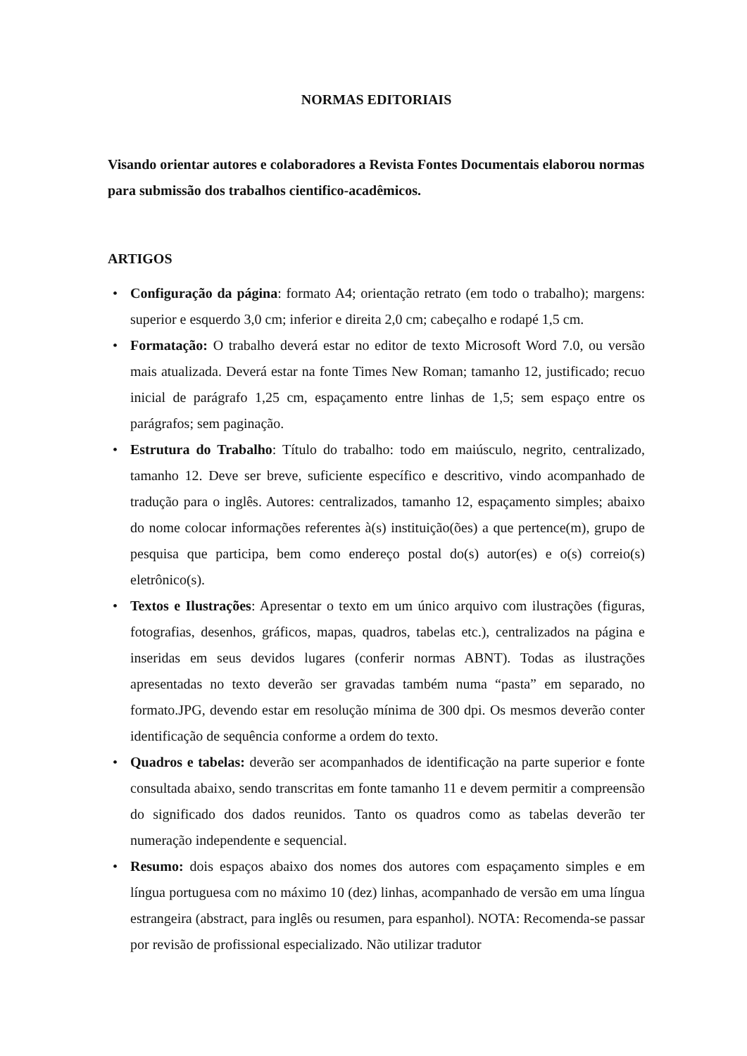NORMAS EDITORIAIS
Visando orientar autores e colaboradores a Revista Fontes Documentais elaborou normas para submissão dos trabalhos cientifico-acadêmicos.
ARTIGOS
• Configuração da página: formato A4; orientação retrato (em todo o trabalho); margens: superior e esquerdo 3,0 cm; inferior e direita 2,0 cm; cabeçalho e rodapé 1,5 cm.
• Formatação: O trabalho deverá estar no editor de texto Microsoft Word 7.0, ou versão mais atualizada. Deverá estar na fonte Times New Roman; tamanho 12, justificado; recuo inicial de parágrafo 1,25 cm, espaçamento entre linhas de 1,5; sem espaço entre os parágrafos; sem paginação.
• Estrutura do Trabalho: Título do trabalho: todo em maiúsculo, negrito, centralizado, tamanho 12. Deve ser breve, suficiente específico e descritivo, vindo acompanhado de tradução para o inglês. Autores: centralizados, tamanho 12, espaçamento simples; abaixo do nome colocar informações referentes à(s) instituição(ões) a que pertence(m), grupo de pesquisa que participa, bem como endereço postal do(s) autor(es) e o(s) correio(s) eletrônico(s).
• Textos e Ilustrações: Apresentar o texto em um único arquivo com ilustrações (figuras, fotografias, desenhos, gráficos, mapas, quadros, tabelas etc.), centralizados na página e inseridas em seus devidos lugares (conferir normas ABNT). Todas as ilustrações apresentadas no texto deverão ser gravadas também numa “pasta” em separado, no formato.JPG, devendo estar em resolução mínima de 300 dpi. Os mesmos deverão conter identificação de sequência conforme a ordem do texto.
• Quadros e tabelas: deverão ser acompanhados de identificação na parte superior e fonte consultada abaixo, sendo transcritas em fonte tamanho 11 e devem permitir a compreensão do significado dos dados reunidos. Tanto os quadros como as tabelas deverão ter numeração independente e sequencial.
• Resumo: dois espaços abaixo dos nomes dos autores com espaçamento simples e em língua portuguesa com no máximo 10 (dez) linhas, acompanhado de versão em uma língua estrangeira (abstract, para inglês ou resumen, para espanhol). NOTA: Recomenda-se passar por revisão de profissional especializado. Não utilizar tradutor